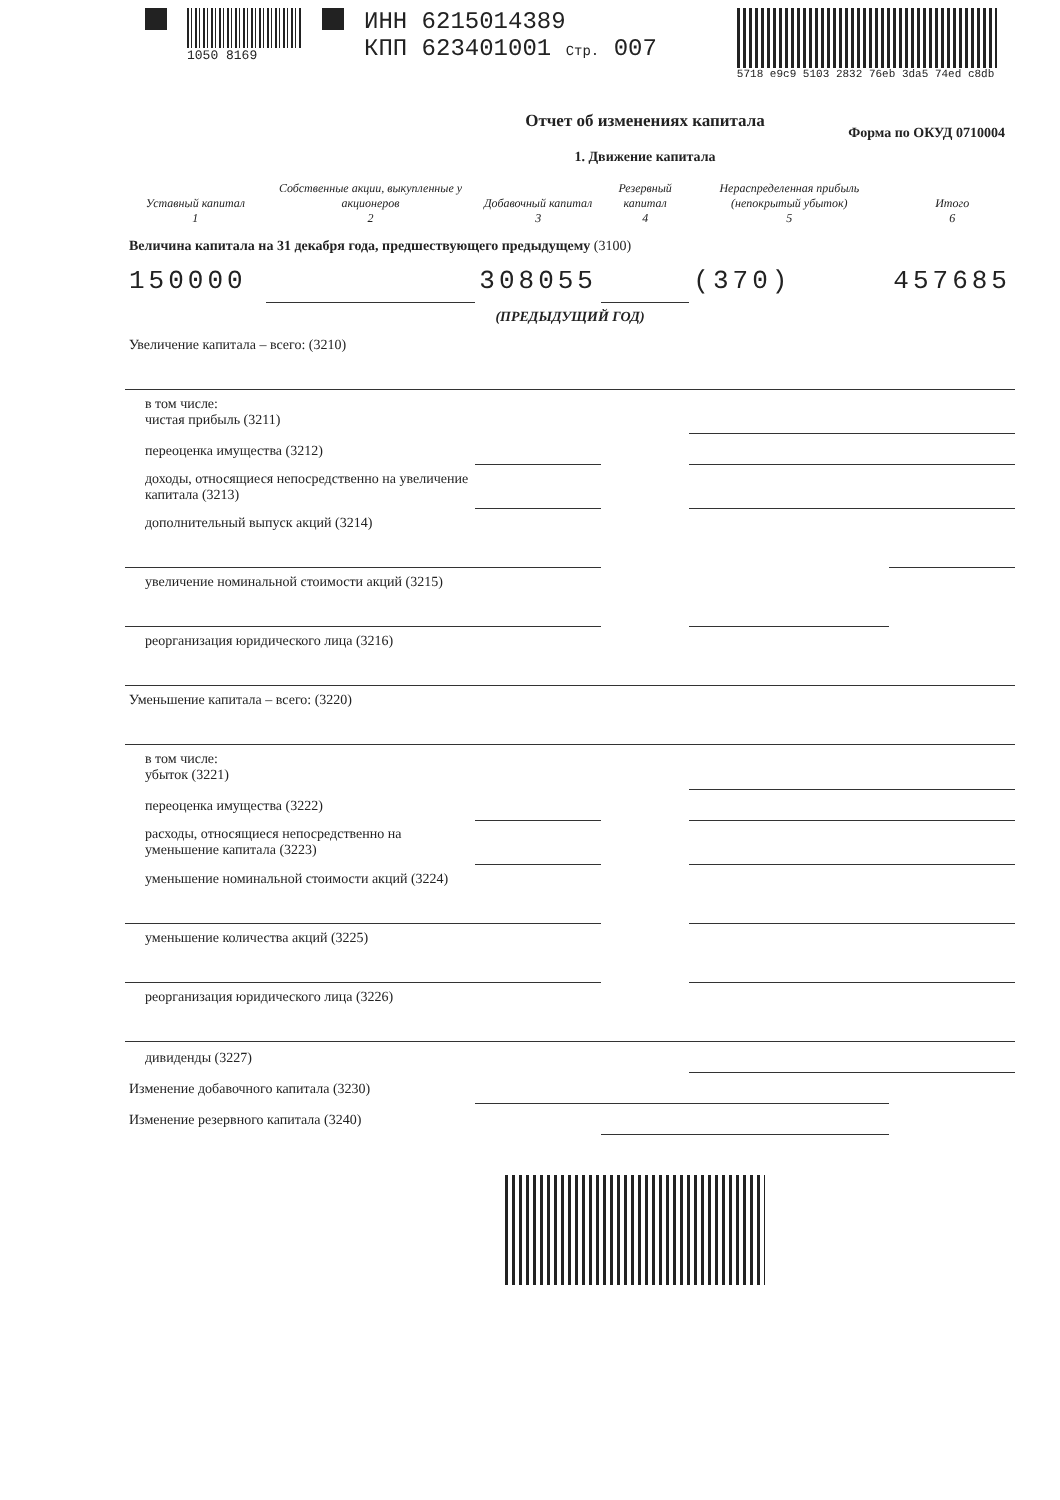1050 8169
ИНН 6215014389
КПП 623401001 Стр. 007
5718 e9c9 5103 2832 76eb 3da5 74ed c8db
Отчет об изменениях капитала
Форма по ОКУД 0710004
1. Движение капитала
| Уставный капитал 1 | Собственные акции, выкупленные у акционеров 2 | Добавочный капитал 3 | Резервный капитал 4 | Нераспределенная прибыль (непокрытый убыток) 5 | Итого 6 |
| --- | --- | --- | --- | --- | --- |
| Величина капитала на 31 декабря года, предшествующего предыдущему (3100) | | | | | |
| 150000 | | 308055 | | (370) | 457685 |
| (ПРЕДЫДУЩИЙ ГОД) | | | | | |
| Увеличение капитала – всего: (3210) | | | | | |
| в том числе: чистая прибыль (3211) | | | | | |
| переоценка имущества (3212) | | | | | |
| доходы, относящиеся непосредственно на увеличение капитала (3213) | | | | | |
| дополнительный выпуск акций (3214) | | | | | |
| увеличение номинальной стоимости акций (3215) | | | | | |
| реорганизация юридического лица (3216) | | | | | |
| Уменьшение капитала – всего: (3220) | | | | | |
| в том числе: убыток (3221) | | | | | |
| переоценка имущества (3222) | | | | | |
| расходы, относящиеся непосредственно на уменьшение капитала (3223) | | | | | |
| уменьшение номинальной стоимости акций (3224) | | | | | |
| уменьшение количества акций (3225) | | | | | |
| реорганизация юридического лица (3226) | | | | | |
| дивиденды (3227) | | | | | |
| Изменение добавочного капитала (3230) | | | | | |
| Изменение резервного капитала (3240) | | | | | |